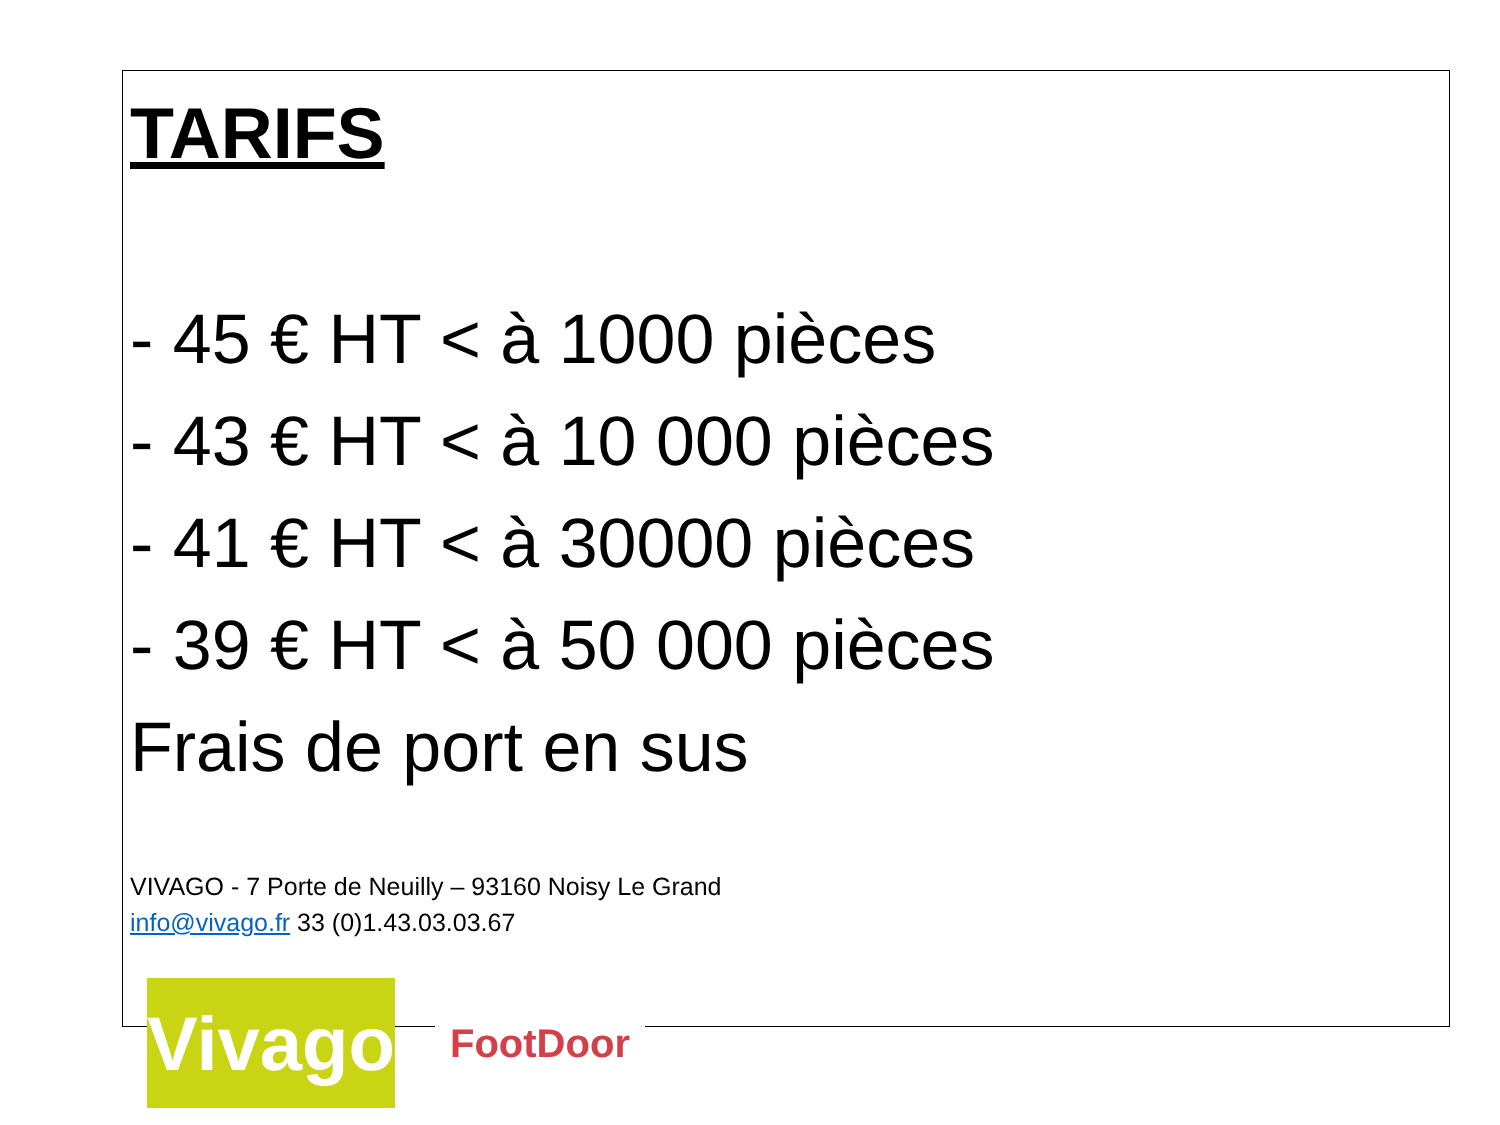TARIFS
- 45 € HT < à 1000 pièces
- 43 € HT < à 10 000 pièces
- 41 € HT < à 30000 pièces
- 39 € HT < à 50 000 pièces
Frais de port en sus
VIVAGO - 7 Porte de Neuilly – 93160 Noisy Le Grand
info@vivago.fr 33 (0)1.43.03.03.67
Vivago
FootDoor